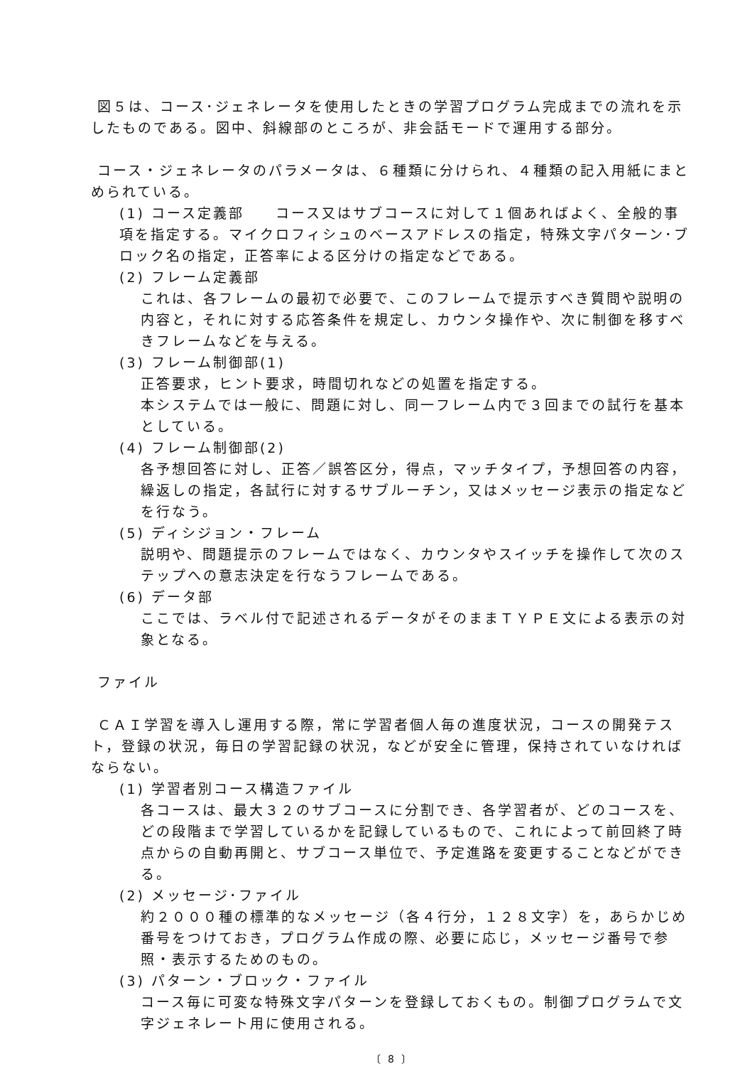図５は、コース･ジェネレータを使用したときの学習プログラム完成までの流れを示したものである。図中、斜線部のところが、非会話モードで運用する部分。
コース・ジェネレータのパラメータは、６種類に分けられ、４種類の記入用紙にまとめられている。
(1) コース定義部　　コース又はサブコースに対して１個あればよく、全般的事項を指定する。マイクロフィシュのベースアドレスの指定，特殊文字パターン･ブロック名の指定，正答率による区分けの指定などである。
(2) フレーム定義部
これは、各フレームの最初で必要で、このフレームで提示すべき質問や説明の内容と，それに対する応答条件を規定し、カウンタ操作や、次に制御を移すべきフレームなどを与える。
(3) フレーム制御部(1)
正答要求，ヒント要求，時間切れなどの処置を指定する。
本システムでは一般に、問題に対し、同一フレーム内で３回までの試行を基本としている。
(4) フレーム制御部(2)
各予想回答に対し、正答／誤答区分，得点，マッチタイプ，予想回答の内容，繰返しの指定，各試行に対するサブルーチン，又はメッセージ表示の指定などを行なう。
(5) ディシジョン・フレーム
説明や、問題提示のフレームではなく、カウンタやスイッチを操作して次のステップへの意志決定を行なうフレームである。
(6) データ部
ここでは、ラベル付で記述されるデータがそのままＴＹＰＥ文による表示の対象となる。
ファイル
ＣＡＩ学習を導入し運用する際，常に学習者個人毎の進度状況，コースの開発テスト，登録の状況，毎日の学習記録の状況，などが安全に管理，保持されていなければならない。
(1) 学習者別コース構造ファイル
各コースは、最大３２のサブコースに分割でき、各学習者が、どのコースを、どの段階まで学習しているかを記録しているもので、これによって前回終了時点からの自動再開と、サブコース単位で、予定進路を変更することなどができる。
(2) メッセージ･ファイル
約２０００種の標準的なメッセージ（各４行分，１２８文字）を，あらかじめ番号をつけておき，プログラム作成の際、必要に応じ，メッセージ番号で参照・表示するためのもの。
(3) パターン・ブロック・ファイル
コース毎に可変な特殊文字パターンを登録しておくもの。制御プログラムで文字ジェネレート用に使用される。
〔 8 〕